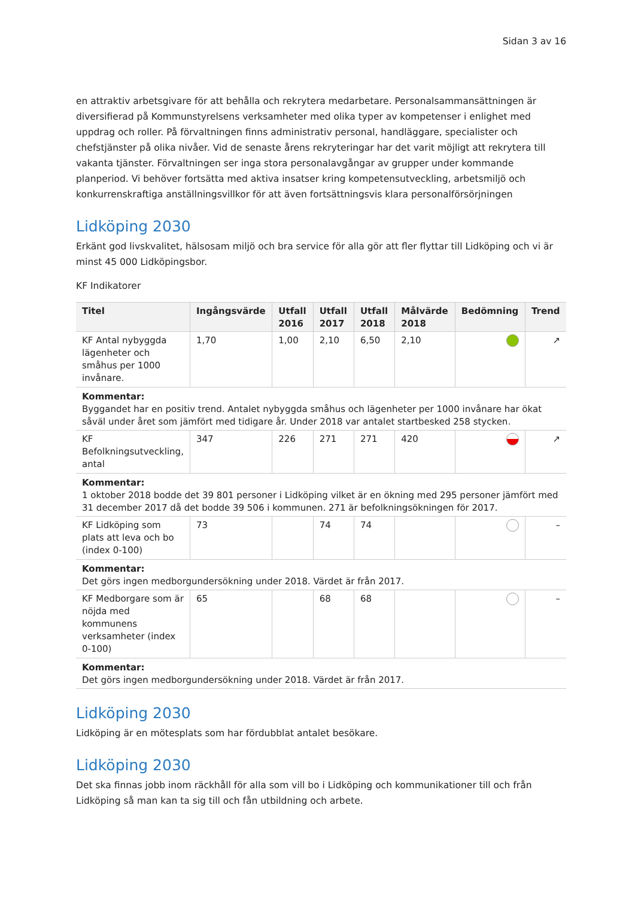Sidan 3 av 16
en attraktiv arbetsgivare för att behålla och rekrytera medarbetare. Personalsammansättningen är diversifierad på Kommunstyrelsens verksamheter med olika typer av kompetenser i enlighet med uppdrag och roller. På förvaltningen finns administrativ personal, handläggare, specialister och chefstjänster på olika nivåer. Vid de senaste årens rekryteringar har det varit möjligt att rekrytera till vakanta tjänster. Förvaltningen ser inga stora personalavgångar av grupper under kommande planperiod. Vi behöver fortsätta med aktiva insatser kring kompetensutveckling, arbetsmiljö och konkurrenskraftiga anställningsvillkor för att även fortsättningsvis klara personalförsörjningen
Lidköping 2030
Erkänt god livskvalitet, hälsosam miljö och bra service för alla gör att fler flyttar till Lidköping och vi är minst 45 000 Lidköpingsbor.
KF Indikatorer
| Titel | Ingångsvärde | Utfall 2016 | Utfall 2017 | Utfall 2018 | Målvärde 2018 | Bedömning | Trend |
| --- | --- | --- | --- | --- | --- | --- | --- |
| KF Antal nybyggda lägenheter och småhus per 1000 invånare. | 1,70 | 1,00 | 2,10 | 6,50 | 2,10 | | ↗ |
| Kommentar: Byggandet har en positiv trend. Antalet nybyggda småhus och lägenheter per 1000 invånare har ökat såväl under året som jämfört med tidigare år. Under 2018 var antalet startbesked 258 stycken. | | | | | | | |
| KF Befolkningsutveckling, antal | 347 | 226 | 271 | 271 | 420 | | ↗ |
| Kommentar: 1 oktober 2018 bodde det 39 801 personer i Lidköping vilket är en ökning med 295 personer jämfört med 31 december 2017 då det bodde 39 506 i kommunen. 271 är befolkningsökningen för 2017. | | | | | | | |
| KF Lidköping som plats att leva och bo (index 0-100) | 73 | | 74 | 74 | | | – |
| Kommentar: Det görs ingen medborgundersökning under 2018. Värdet är från 2017. | | | | | | | |
| KF Medborgare som är nöjda med kommunens verksamheter (index 0-100) | 65 | | 68 | 68 | | | – |
| Kommentar: Det görs ingen medborgundersökning under 2018. Värdet är från 2017. | | | | | | | |
Lidköping 2030
Lidköping är en mötesplats som har fördubblat antalet besökare.
Lidköping 2030
Det ska finnas jobb inom räckhåll för alla som vill bo i Lidköping och kommunikationer till och från Lidköping så man kan ta sig till och fån utbildning och arbete.